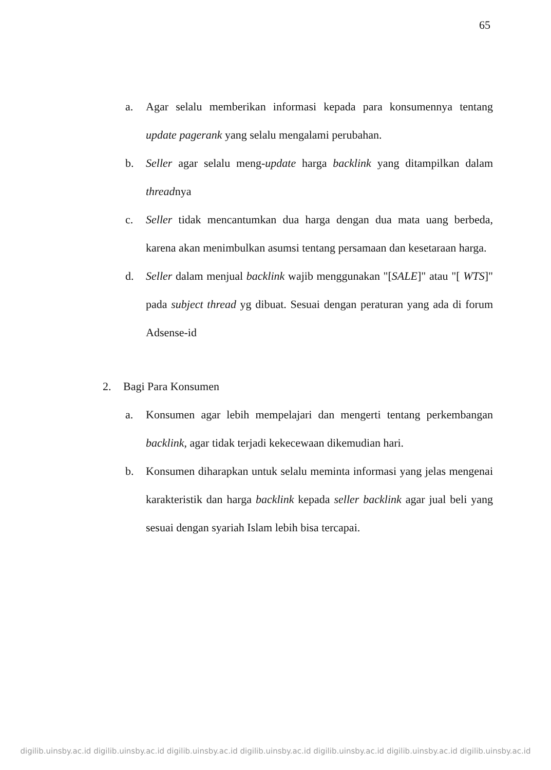65
a. Agar selalu memberikan informasi kepada para konsumennya tentang update pagerank yang selalu mengalami perubahan.
b. Seller agar selalu meng-update harga backlink yang ditampilkan dalam threadnya
c. Seller tidak mencantumkan dua harga dengan dua mata uang berbeda, karena akan menimbulkan asumsi tentang persamaan dan kesetaraan harga.
d. Seller dalam menjual backlink wajib menggunakan "[SALE]" atau "[ WTS]" pada subject thread yg dibuat. Sesuai dengan peraturan yang ada di forum Adsense-id
2. Bagi Para Konsumen
a. Konsumen agar lebih mempelajari dan mengerti tentang perkembangan backlink, agar tidak terjadi kekecewaan dikemudian hari.
b. Konsumen diharapkan untuk selalu meminta informasi yang jelas mengenai karakteristik dan harga backlink kepada seller backlink agar jual beli yang sesuai dengan syariah Islam lebih bisa tercapai.
digilib.uinsby.ac.id digilib.uinsby.ac.id digilib.uinsby.ac.id digilib.uinsby.ac.id digilib.uinsby.ac.id digilib.uinsby.ac.id digilib.uinsby.ac.id